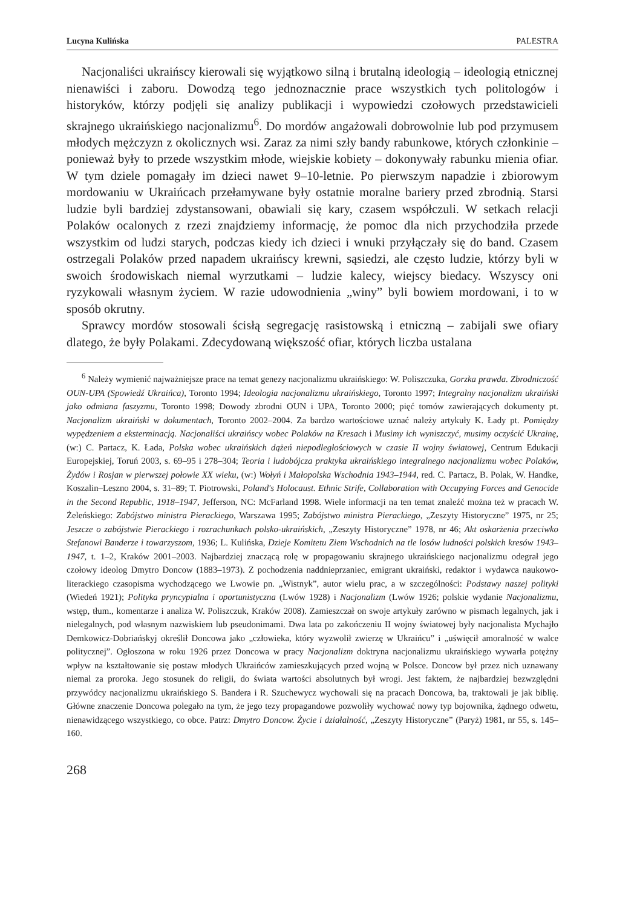Lucyna Kulińska PALESTRA
Nacjonaliści ukraińscy kierowali się wyjątkowo silną i brutalną ideologią – ideologią etnicznej nienawiści i zaboru. Dowodzą tego jednoznacznie prace wszystkich tych politologów i historyków, którzy podjęli się analizy publikacji i wypowiedzi czołowych przedstawicieli skrajnego ukraińskiego nacjonalizmu<sup>6</sup>. Do mordów angażowali dobrowolnie lub pod przymusem młodych mężczyzn z okolicznych wsi. Zaraz za nimi szły bandy rabunkowe, których członkinie – ponieważ były to przede wszystkim młode, wiejskie kobiety – dokonywały rabunku mienia ofiar. W tym dziele pomagały im dzieci nawet 9–10-letnie. Po pierwszym napadzie i zbiorowym mordowaniu w Ukraińcach przełamywane były ostatnie moralne bariery przed zbrodnią. Starsi ludzie byli bardziej zdystansowani, obawiali się kary, czasem współczuli. W setkach relacji Polaków ocalonych z rzezi znajdziemy informację, że pomoc dla nich przychodziła przede wszystkim od ludzi starych, podczas kiedy ich dzieci i wnuki przyłączały się do band. Czasem ostrzegali Polaków przed napadem ukraińscy krewni, sąsiedzi, ale często ludzie, którzy byli w swoich środowiskach niemal wyrzutkami – ludzie kalecy, wiejscy biedacy. Wszyscy oni ryzykowali własnym życiem. W razie udowodnienia „winy” byli bowiem mordowani, i to w sposób okrutny.
Sprawcy mordów stosowali ścisłą segregację rasistowską i etniczną – zabijali swe ofiary dlatego, że były Polakami. Zdecydowaną większość ofiar, których liczba ustalana
<sup>6</sup> Należy wymienić najważniejsze prace na temat genezy nacjonalizmu ukraińskiego: W. Poliszczuka, Gorzka prawda. Zbrodniczość OUN-UPA (Spowiedź Ukraińca), Toronto 1994; Ideologia nacjonalizmu ukraińskiego, Toronto 1997; Integralny nacjonalizm ukraiński jako odmiana faszyzmu, Toronto 1998; Dowody zbrodni OUN i UPA, Toronto 2000; pięć tomów zawierających dokumenty pt. Nacjonalizm ukraiński w dokumentach, Toronto 2002–2004. Za bardzo wartościowe uznać należy artykuły K. Łady pt. Pomiędzy wypędzeniem a eksterminacją. Nacjonaliści ukraińscy wobec Polaków na Kresach i Musimy ich wyniszczyć, musimy oczyścić Ukrainę, (w:) C. Partacz, K. Łada, Polska wobec ukraińskich dążeń niepodległościowych w czasie II wojny światowej, Centrum Edukacji Europejskiej, Toruń 2003, s. 69–95 i 278–304; Teoria i ludobójcza praktyka ukraińskiego integralnego nacjonalizmu wobec Polaków, Żydów i Rosjan w pierwszej połowie XX wieku, (w:) Wołyń i Małopolska Wschodnia 1943–1944, red. C. Partacz, B. Polak, W. Handke, Koszalin–Leszno 2004, s. 31–89; T. Piotrowski, Poland's Holocaust. Ethnic Strife, Collaboration with Occupying Forces and Genocide in the Second Republic, 1918–1947, Jefferson, NC: McFarland 1998. Wiele informacji na ten temat znaleźć można też w pracach W. Żeleńskiego: Zabójstwo ministra Pierackiego, Warszawa 1995; Zabójstwo ministra Pierackiego, „Zeszyty Historyczne” 1975, nr 25; Jeszcze o zabójstwie Pierackiego i rozrachunkach polsko-ukraińskich, „Zeszyty Historyczne” 1978, nr 46; Akt oskarżenia przeciwko Stefanowi Banderze i towarzyszom, 1936; L. Kulińska, Dzieje Komitetu Ziem Wschodnich na tle losów ludności polskich kresów 1943–1947, t. 1–2, Kraków 2001–2003. Najbardziej znaczącą rolę w propagowaniu skrajnego ukraińskiego nacjonalizmu odegrał jego czołowy ideolog Dmytro Doncow (1883–1973). Z pochodzenia naddnieprzaniec, emigrant ukraiński, redaktor i wydawca naukowo-literackiego czasopisma wychodzącego we Lwowie pn. „Wistnyk”, autor wielu prac, a w szczególności: Podstawy naszej polityki (Wiedeń 1921); Polityka pryncypialna i oportunistyczna (Lwów 1928) i Nacjonalizm (Lwów 1926; polskie wydanie Nacjonalizmu, wstęp, tłum., komentarze i analiza W. Poliszczuk, Kraków 2008). Zamieszczał on swoje artykuły zarówno w pismach legalnych, jak i nielegalnych, pod własnym nazwiskiem lub pseudonimami. Dwa lata po zakończeniu II wojny światowej były nacjonalista Mychajło Demkowicz-Dobriańskyj określił Doncowa jako „człowieka, który wyzwolił zwierzę w Ukraińcu” i „uświęcił amoralność w walce politycznej”. Ogłoszona w roku 1926 przez Doncowa w pracy Nacjonalizm doktryna nacjonalizmu ukraińskiego wywarła potężny wpływ na kształtowanie się postaw młodych Ukraińców zamieszkujących przed wojną w Polsce. Doncow był przez nich uznawany niemal za proroka. Jego stosunek do religii, do świata wartości absolutnych był wrogi. Jest faktem, że najbardziej bezwzględni przywódcy nacjonalizmu ukraińskiego S. Bandera i R. Szuchewycz wychowali się na pracach Doncowa, ba, traktowali je jak biblię. Główne znaczenie Doncowa polegało na tym, że jego tezy propagandowe pozwoliły wychować nowy typ bojownika, żądnego odwetu, nienawidzącego wszystkiego, co obce. Patrz: Dmytro Doncow. Życie i działalność, „Zeszyty Historyczne” (Paryż) 1981, nr 55, s. 145–160.
268